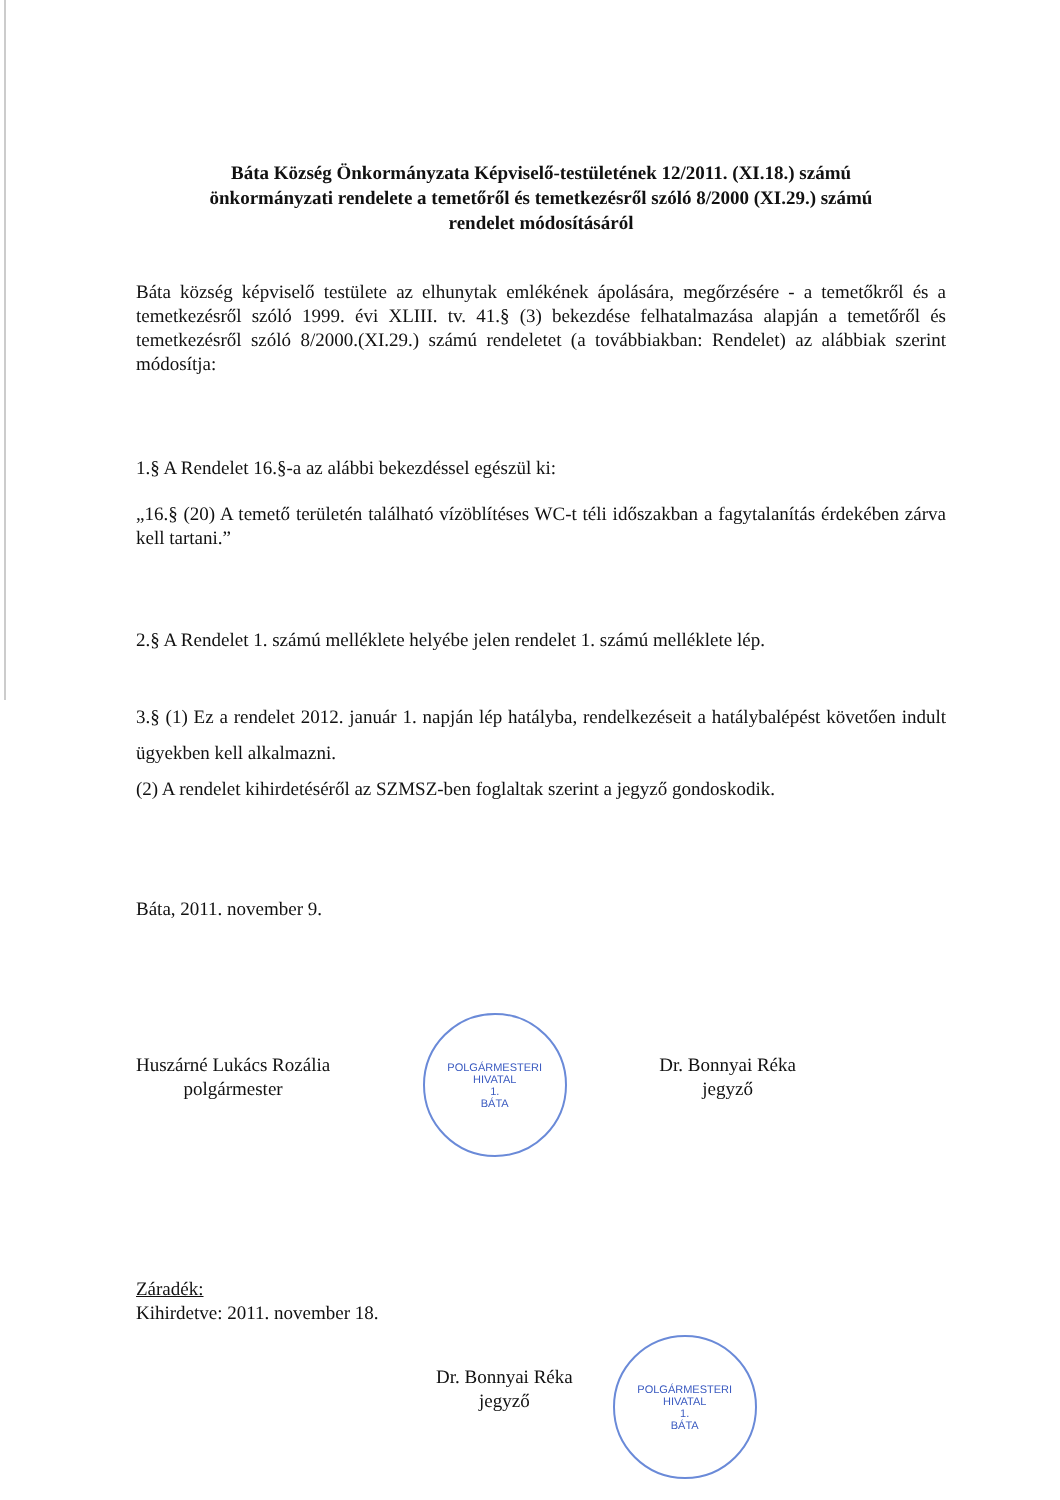Báta Község Önkormányzata Képviselő-testületének 12/2011. (XI.18.) számú
önkormányzati rendelete a temetőről és temetkezésről szóló 8/2000 (XI.29.) számú
rendelet módosításáról
Báta község képviselő testülete az elhunytak emlékének ápolására, megőrzésére - a temetőkről és a temetkezésről szóló 1999. évi XLIII. tv. 41.§ (3) bekezdése felhatalmazása alapján a temetőről és temetkezésről szóló 8/2000.(XI.29.) számú rendeletet (a továbbiakban: Rendelet) az alábbiak szerint módosítja:
1.§ A Rendelet 16.§-a az alábbi bekezdéssel egészül ki:
„16.§ (20) A temető területén található vízöblítéses WC-t téli időszakban a fagytalanítás érdekében zárva kell tartani.”
2.§ A Rendelet 1. számú melléklete helyébe jelen rendelet 1. számú melléklete lép.
3.§ (1) Ez a rendelet 2012. január 1. napján lép hatályba, rendelkezéseit a hatálybalépést követően indult ügyekben kell alkalmazni.
(2) A rendelet kihirdetéséről az SZMSZ-ben foglaltak szerint a jegyző gondoskodik.
Báta, 2011. november 9.
Huszárné Lukács Rozália
polgármester
POLGÁRMESTERI HIVATAL
1.
BÁTA
Dr. Bonnyai Réka
jegyző
Záradék:
Kihirdetve: 2011. november 18.
Dr. Bonnyai Réka
jegyző
POLGÁRMESTERI HIVATAL
1.
BÁTA